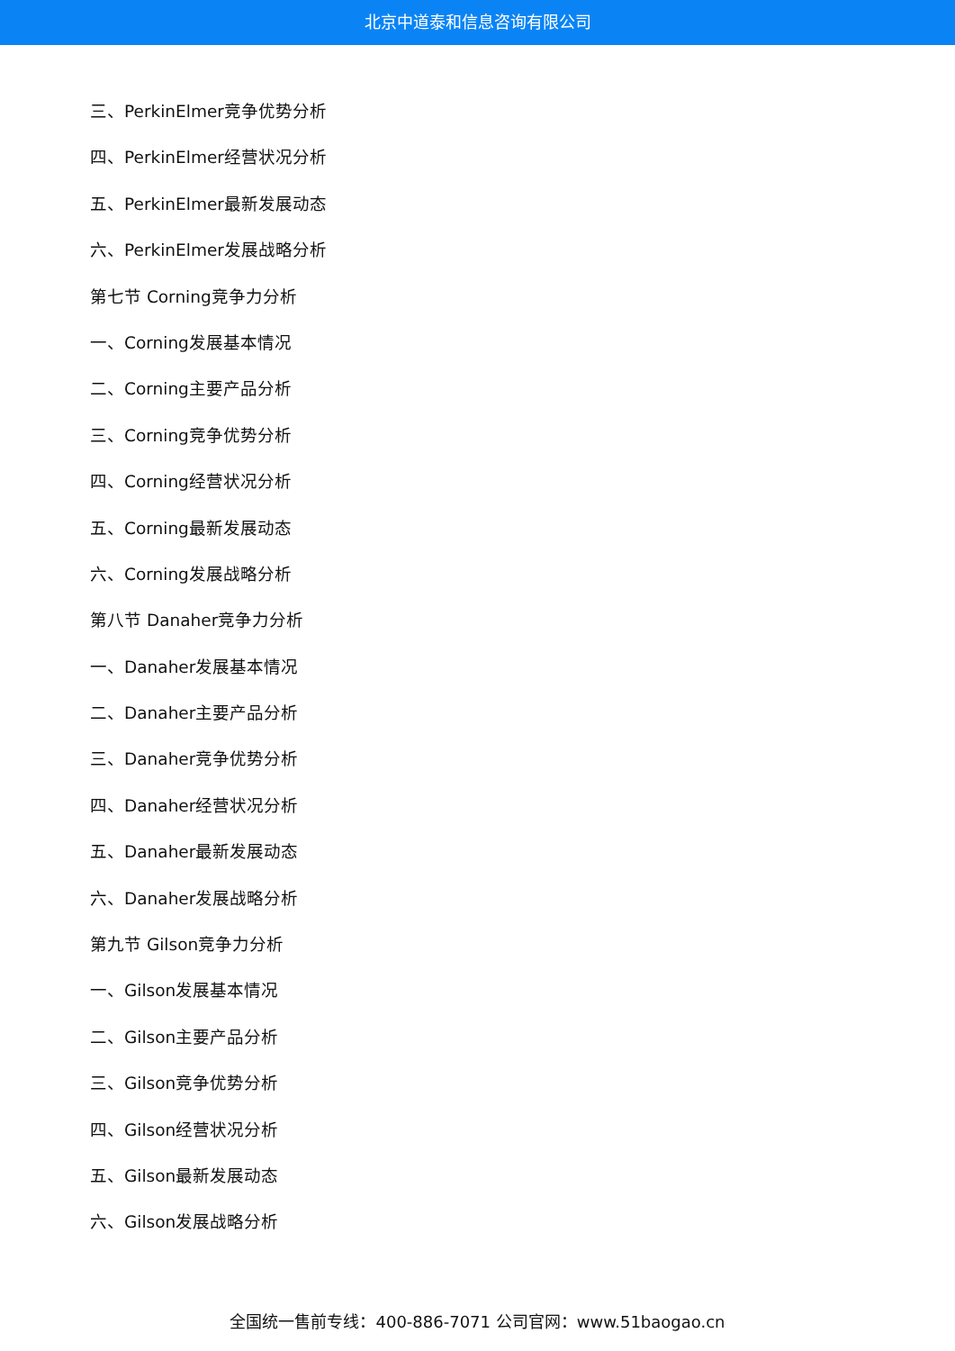北京中道泰和信息咨询有限公司
三、PerkinElmer竞争优势分析
四、PerkinElmer经营状况分析
五、PerkinElmer最新发展动态
六、PerkinElmer发展战略分析
第七节 Corning竞争力分析
一、Corning发展基本情况
二、Corning主要产品分析
三、Corning竞争优势分析
四、Corning经营状况分析
五、Corning最新发展动态
六、Corning发展战略分析
第八节 Danaher竞争力分析
一、Danaher发展基本情况
二、Danaher主要产品分析
三、Danaher竞争优势分析
四、Danaher经营状况分析
五、Danaher最新发展动态
六、Danaher发展战略分析
第九节 Gilson竞争力分析
一、Gilson发展基本情况
二、Gilson主要产品分析
三、Gilson竞争优势分析
四、Gilson经营状况分析
五、Gilson最新发展动态
六、Gilson发展战略分析
全国统一售前专线：400-886-7071 公司官网：www.51baogao.cn